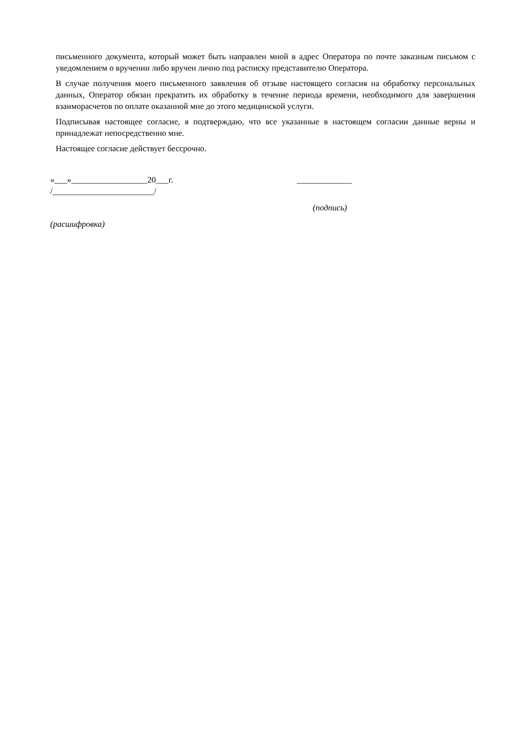письменного документа, который может быть направлен мной в адрес Оператора по почте заказным письмом с уведомлением о вручении либо вручен лично под расписку представителю Оператора.
В случае получения моего письменного заявления об отзыве настоящего согласия на обработку персональных данных, Оператор обязан прекратить их обработку в течение периода времени, необходимого для завершения взаиморасчетов по оплате оказанной мне до этого медицинской услуги.
Подписывая настоящее согласие, я подтверждаю, что все указанные в настоящем согласии данные верны и принадлежат непосредственно мне.
Настоящее согласие действует бессрочно.
«___»__________________20___г. _____________
/________________________/
(подпись)
(расшифровка)